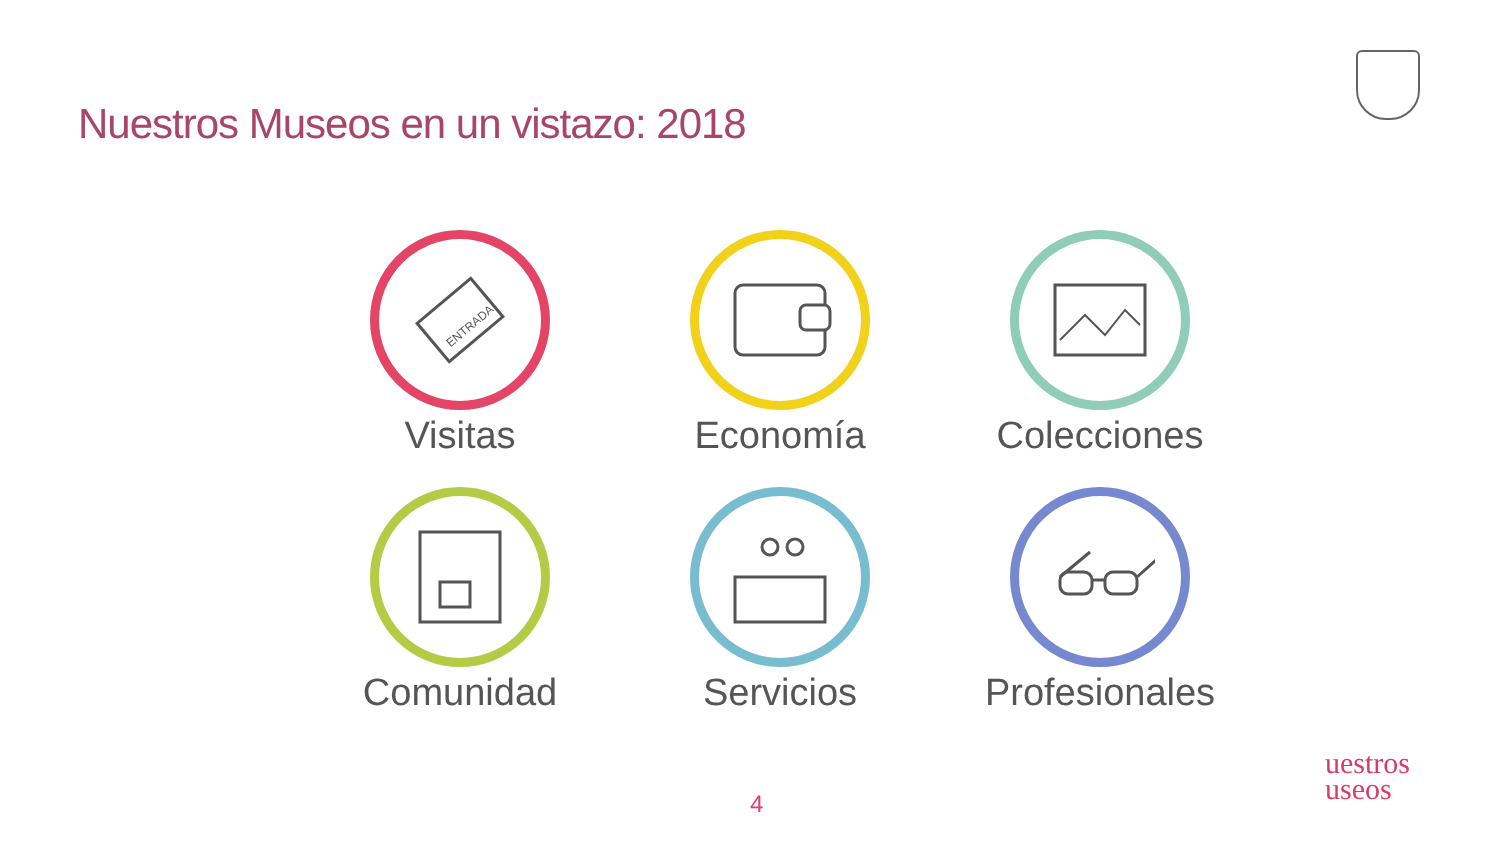Nuestros Museos en un vistazo: 2018
ENTRADA
Visitas
Economía
Colecciones
Comunidad
Servicios
Profesionales
4
uestros
useos